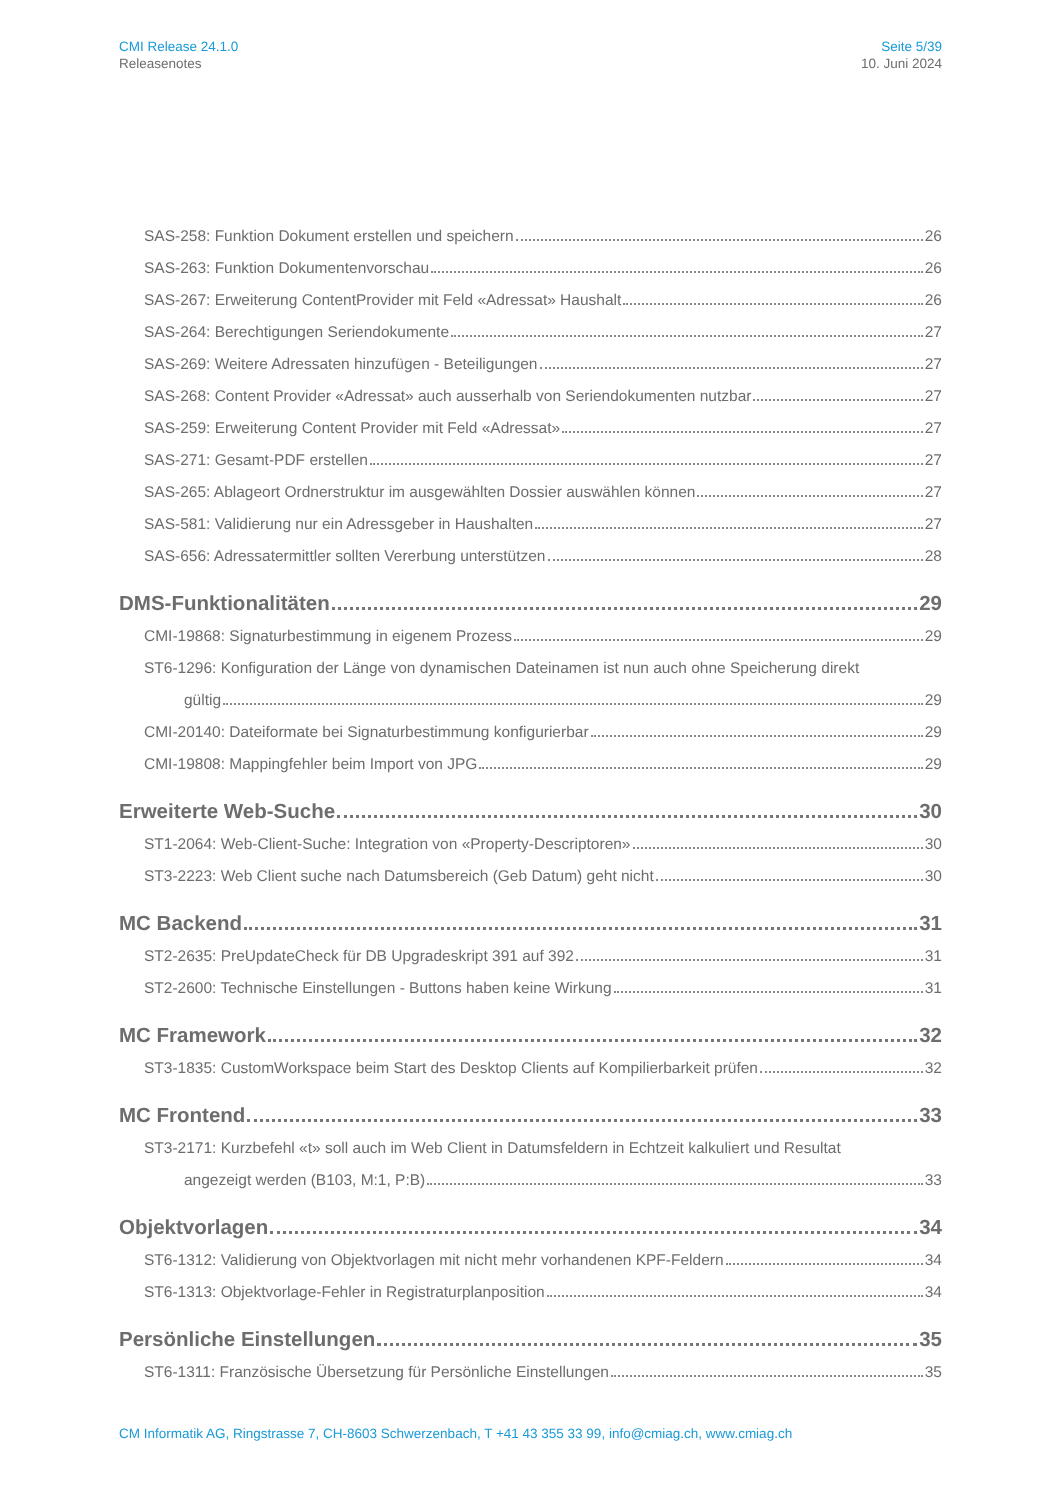CMI Release 24.1.0
Releasenotes
Seite 5/39
10. Juni 2024
SAS-258: Funktion Dokument erstellen und speichern 26
SAS-263: Funktion Dokumentenvorschau 26
SAS-267: Erweiterung ContentProvider mit Feld «Adressat» Haushalt 26
SAS-264: Berechtigungen Seriendokumente 27
SAS-269: Weitere Adressaten hinzufügen - Beteiligungen 27
SAS-268: Content Provider «Adressat» auch ausserhalb von Seriendokumenten nutzbar 27
SAS-259: Erweiterung Content Provider mit Feld «Adressat» 27
SAS-271: Gesamt-PDF erstellen 27
SAS-265: Ablageort Ordnerstruktur im ausgewählten Dossier auswählen können 27
SAS-581: Validierung nur ein Adressgeber in Haushalten 27
SAS-656: Adressatermittler sollten Vererbung unterstützen 28
DMS-Funktionalitäten 29
CMI-19868: Signaturbestimmung in eigenem Prozess 29
ST6-1296: Konfiguration der Länge von dynamischen Dateinamen ist nun auch ohne Speicherung direkt
gültig 29
CMI-20140: Dateiformate bei Signaturbestimmung konfigurierbar 29
CMI-19808: Mappingfehler beim Import von JPG 29
Erweiterte Web-Suche 30
ST1-2064: Web-Client-Suche: Integration von «Property-Descriptoren» 30
ST3-2223: Web Client suche nach Datumsbereich (Geb Datum) geht nicht 30
MC Backend 31
ST2-2635: PreUpdateCheck für DB Upgradeskript 391 auf 392 31
ST2-2600: Technische Einstellungen - Buttons haben keine Wirkung 31
MC Framework 32
ST3-1835: CustomWorkspace beim Start des Desktop Clients auf Kompilierbarkeit prüfen 32
MC Frontend 33
ST3-2171: Kurzbefehl «t» soll auch im Web Client in Datumsfeldern in Echtzeit kalkuliert und Resultat
angezeigt werden (B103, M:1, P:B) 33
Objektvorlagen 34
ST6-1312: Validierung von Objektvorlagen mit nicht mehr vorhandenen KPF-Feldern 34
ST6-1313: Objektvorlage-Fehler in Registraturplanposition 34
Persönliche Einstellungen 35
ST6-1311: Französische Übersetzung für Persönliche Einstellungen 35
CM Informatik AG, Ringstrasse 7, CH-8603 Schwerzenbach, T +41 43 355 33 99, info@cmiag.ch, www.cmiag.ch